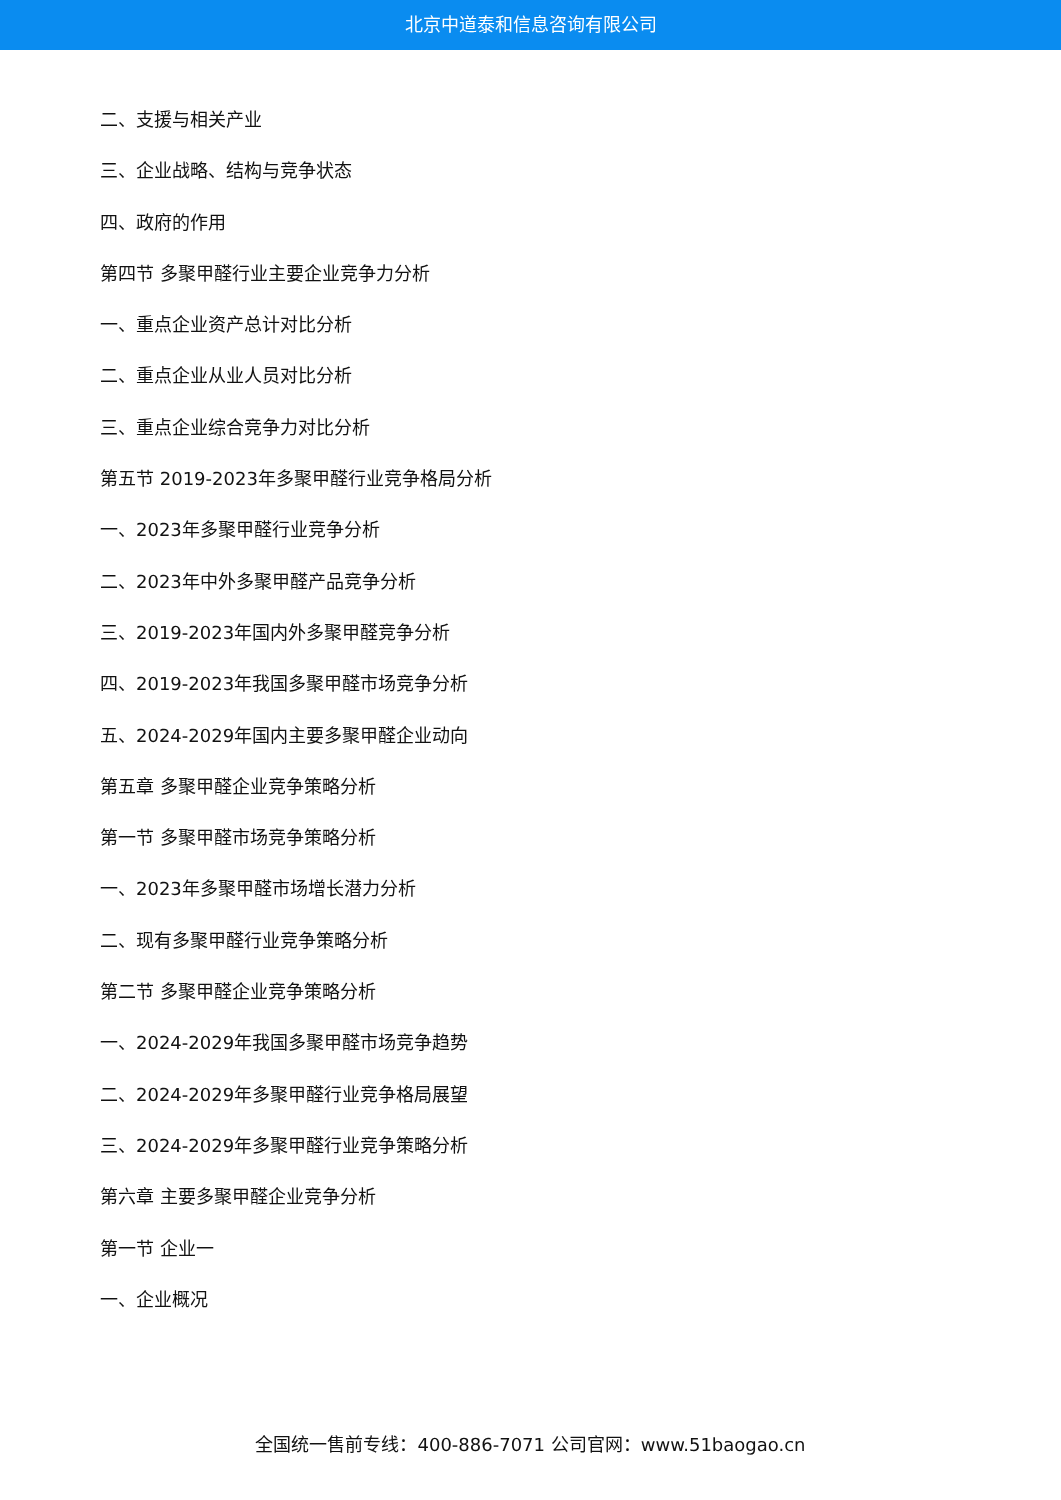北京中道泰和信息咨询有限公司
二、支援与相关产业
三、企业战略、结构与竞争状态
四、政府的作用
第四节 多聚甲醛行业主要企业竞争力分析
一、重点企业资产总计对比分析
二、重点企业从业人员对比分析
三、重点企业综合竞争力对比分析
第五节 2019-2023年多聚甲醛行业竞争格局分析
一、2023年多聚甲醛行业竞争分析
二、2023年中外多聚甲醛产品竞争分析
三、2019-2023年国内外多聚甲醛竞争分析
四、2019-2023年我国多聚甲醛市场竞争分析
五、2024-2029年国内主要多聚甲醛企业动向
第五章 多聚甲醛企业竞争策略分析
第一节 多聚甲醛市场竞争策略分析
一、2023年多聚甲醛市场增长潜力分析
二、现有多聚甲醛行业竞争策略分析
第二节 多聚甲醛企业竞争策略分析
一、2024-2029年我国多聚甲醛市场竞争趋势
二、2024-2029年多聚甲醛行业竞争格局展望
三、2024-2029年多聚甲醛行业竞争策略分析
第六章 主要多聚甲醛企业竞争分析
第一节 企业一
一、企业概况
全国统一售前专线：400-886-7071 公司官网：www.51baogao.cn